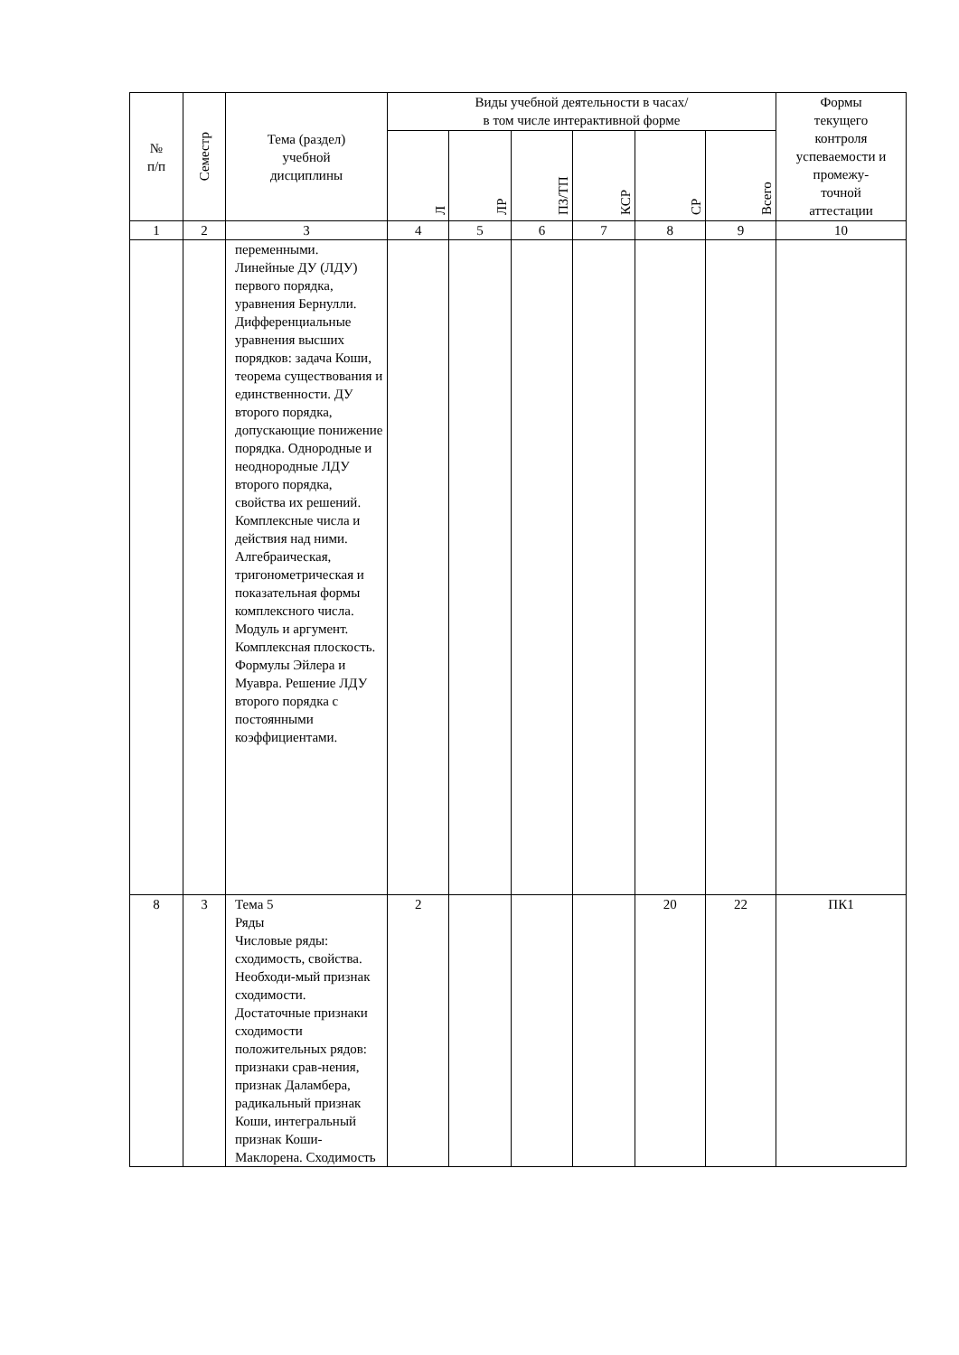| № п/п | Семестр | Тема (раздел) учебной дисциплины | Виды учебной деятельности в часах/ в том числе интерактивной форме | | | | | | Формы текущего контроля успеваемости и промежу- точной аттестации |
| --- | --- | --- | --- | --- | --- | --- | --- | --- | --- |
| | | | Л | ЛР | ПЗ/ТП | КСР | СР | Всего | |
| 1 | 2 | 3 | 4 | 5 | 6 | 7 | 8 | 9 | 10 |
| | | переменными. Линейные ДУ (ЛДУ) первого порядка, уравнения Бернулли. Дифференциальные уравнения высших порядков: задача Коши, теорема существования и единственности. ДУ второго порядка, допускающие понижение порядка. Однородные и неоднородные ЛДУ второго порядка, свойства их решений. Комплексные числа и действия над ними. Алгебраическая, тригонометрическая и показательная формы комплексного числа. Модуль и аргумент. Комплексная плоскость. Формулы Эйлера и Муавра. Решение ЛДУ второго порядка с постоянными коэффициентами. | | | | | | | |
| 8 | 3 | Тема 5 Ряды Числовые ряды: сходимость, свойства. Необходи-мый признак сходимости. Достаточные признаки сходимости положительных рядов: признаки срав-нения, признак Даламбера, радикальный признак Коши, интегральный признак Коши-Маклорена. Сходимость | 2 | | | | 20 | 22 | ПК1 |